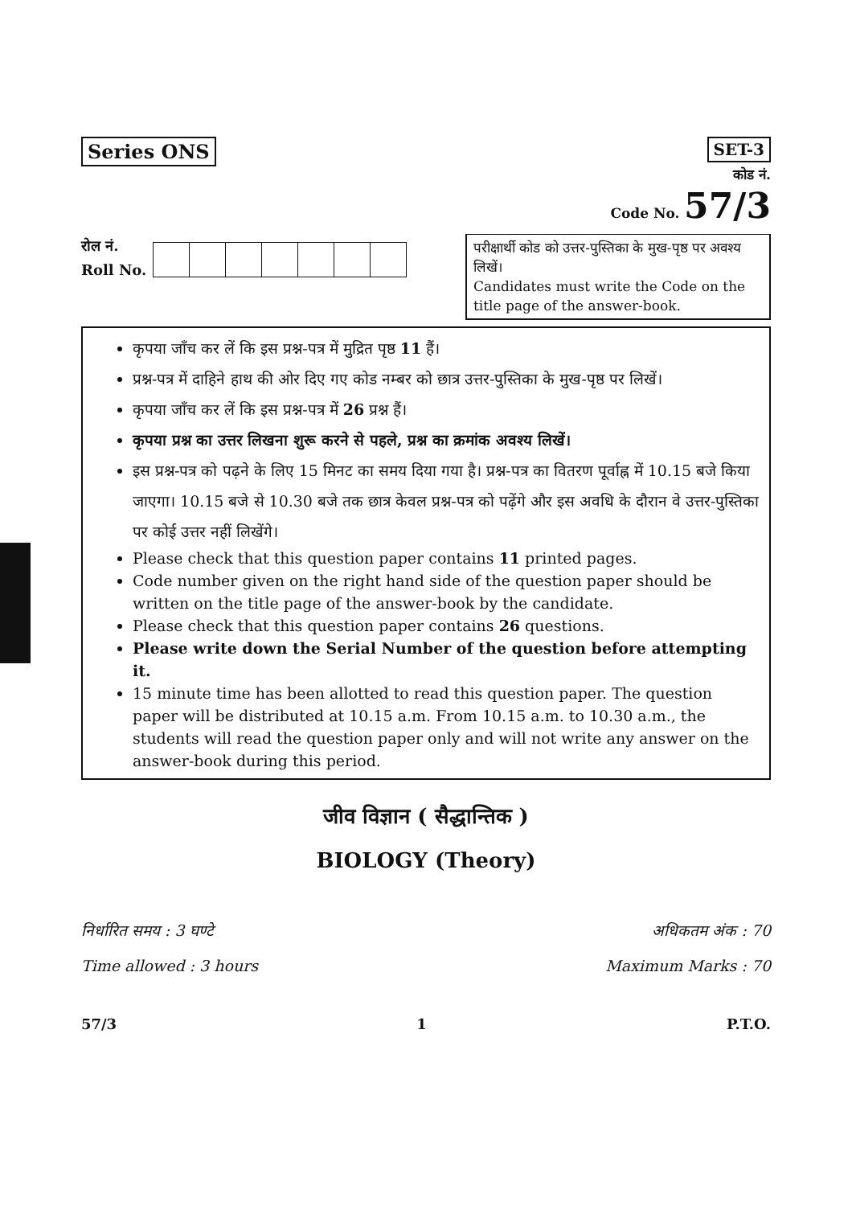Series ONS SET-3
कोड नं.
Code No. 57/3
रोल नं.
Roll No.
परीक्षार्थी कोड को उत्तर-पुस्तिका के मुख-पृष्ठ पर अवश्य लिखें।
Candidates must write the Code on the title page of the answer-book.
कृपया जाँच कर लें कि इस प्रश्न-पत्र में मुद्रित पृष्ठ 11 हैं।
प्रश्न-पत्र में दाहिने हाथ की ओर दिए गए कोड नम्बर को छात्र उत्तर-पुस्तिका के मुख-पृष्ठ पर लिखें।
कृपया जाँच कर लें कि इस प्रश्न-पत्र में 26 प्रश्न हैं।
कृपया प्रश्न का उत्तर लिखना शुरू करने से पहले, प्रश्न का क्रमांक अवश्य लिखें।
इस प्रश्न-पत्र को पढ़ने के लिए 15 मिनट का समय दिया गया है। प्रश्न-पत्र का वितरण पूर्वाह्न में 10.15 बजे किया जाएगा। 10.15 बजे से 10.30 बजे तक छात्र केवल प्रश्न-पत्र को पढ़ेंगे और इस अवधि के दौरान वे उत्तर-पुस्तिका पर कोई उत्तर नहीं लिखेंगे।
Please check that this question paper contains 11 printed pages.
Code number given on the right hand side of the question paper should be written on the title page of the answer-book by the candidate.
Please check that this question paper contains 26 questions.
Please write down the Serial Number of the question before attempting it.
15 minute time has been allotted to read this question paper. The question paper will be distributed at 10.15 a.m. From 10.15 a.m. to 10.30 a.m., the students will read the question paper only and will not write any answer on the answer-book during this period.
जीव विज्ञान ( सैद्धान्तिक )
BIOLOGY (Theory)
निर्धारित समय : 3 घण्टे अधिकतम अंक : 70
Time allowed : 3 hours Maximum Marks : 70
57/3 1 P.T.O.